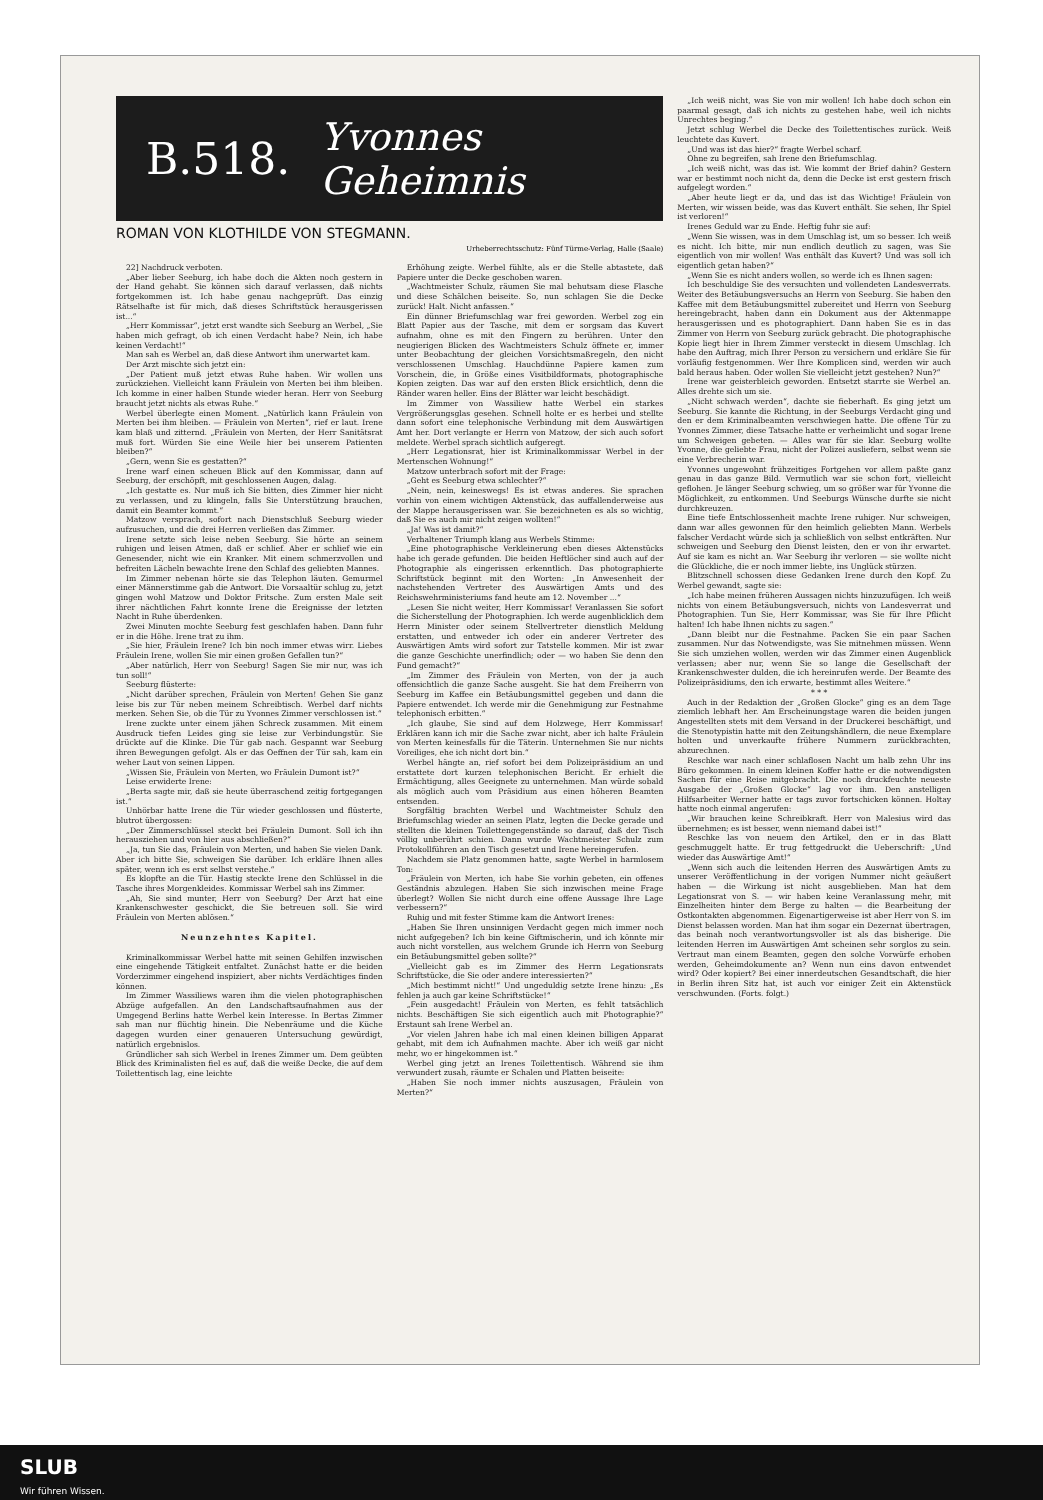B.518. Yvonnes Geheimnis
ROMAN VON KLOTHILDE VON STEGMANN.
Urheberrechtsschutz: Fünf Türme-Verlag, Halle (Saale)
22] Nachdruck verboten.
„Aber lieber Seeburg, ich habe doch die Akten noch gestern in der Hand gehabt. Sie können sich darauf verlassen, daß nichts fortgekommen ist. Ich habe genau nachgeprüft. Das einzig Rätselhafte ist für mich, daß dieses Schriftstück herausgerissen ist...“
„Herr Kommissar“, jetzt erst wandte sich Seeburg an Werbel, „Sie haben mich gefragt, ob ich einen Verdacht habe? Nein, ich habe keinen Verdacht!“
Man sah es Werbel an, daß diese Antwort ihm unerwartet kam.
Der Arzt mischte sich jetzt ein:
„Der Patient muß jetzt etwas Ruhe haben. Wir wollen uns zurückziehen. Vielleicht kann Fräulein von Merten bei ihm bleiben. Ich komme in einer halben Stunde wieder heran. Herr von Seeburg braucht jetzt nichts als etwas Ruhe.“
Werbel überlegte einen Moment. „Natürlich kann Fräulein von Merten bei ihm bleiben. — Fräulein von Merten“, rief er laut. Irene kam blaß und zitternd. „Fräulein von Merten, der Herr Sanitätsrat muß fort. Würden Sie eine Weile hier bei unserem Patienten bleiben?“
„Gern, wenn Sie es gestatten?“
Irene warf einen scheuen Blick auf den Kommissar, dann auf Seeburg, der erschöpft, mit geschlossenen Augen, dalag.
„Ich gestatte es. Nur muß ich Sie bitten, dies Zimmer hier nicht zu verlassen, und zu klingeln, falls Sie Unterstützung brauchen, damit ein Beamter kommt.“
Matzow versprach, sofort nach Dienstschluß Seeburg wieder aufzusuchen, und die drei Herren verließen das Zimmer.
Irene setzte sich leise neben Seeburg. Sie hörte an seinem ruhigen und leisen Atmen, daß er schlief. Aber er schlief wie ein Genesender, nicht wie ein Kranker. Mit einem schmerzvollen und befreiten Lächeln bewachte Irene den Schlaf des geliebten Mannes.
Im Zimmer nebenan hörte sie das Telephon läuten. Gemurmel einer Männerstimme gab die Antwort. Die Vorsaaltür schlug zu, jetzt gingen wohl Matzow und Doktor Fritsche. Zum ersten Male seit ihrer nächtlichen Fahrt konnte Irene die Ereignisse der letzten Nacht in Ruhe überdenken.
Zwei Minuten mochte Seeburg fest geschlafen haben. Dann fuhr er in die Höhe. Irene trat zu ihm.
„Sie hier, Fräulein Irene? Ich bin noch immer etwas wirr. Liebes Fräulein Irene, wollen Sie mir einen großen Gefallen tun?“
„Aber natürlich, Herr von Seeburg! Sagen Sie mir nur, was ich tun soll!“
Seeburg flüsterte:
„Nicht darüber sprechen, Fräulein von Merten! Gehen Sie ganz leise bis zur Tür neben meinem Schreibtisch. Werbel darf nichts merken. Sehen Sie, ob die Tür zu Yvonnes Zimmer verschlossen ist.“
Irene zuckte unter einem jähen Schreck zusammen. Mit einem Ausdruck tiefen Leides ging sie leise zur Verbindungstür. Sie drückte auf die Klinke. Die Tür gab nach. Gespannt war Seeburg ihren Bewegungen gefolgt. Als er das Oeffnen der Tür sah, kam ein weher Laut von seinen Lippen.
„Wissen Sie, Fräulein von Merten, wo Fräulein Dumont ist?“
Leise erwiderte Irene:
„Berta sagte mir, daß sie heute überraschend zeitig fortgegangen ist.“
Unhörbar hatte Irene die Tür wieder geschlossen und flüsterte, blutrot übergossen:
„Der Zimmerschlüssel steckt bei Fräulein Dumont. Soll ich ihn herausziehen und von hier aus abschließen?“
„Ja, tun Sie das, Fräulein von Merten, und haben Sie vielen Dank. Aber ich bitte Sie, schweigen Sie darüber. Ich erkläre Ihnen alles später, wenn ich es erst selbst verstehe.“
Es klopfte an die Tür. Hastig steckte Irene den Schlüssel in die Tasche ihres Morgenkleides. Kommissar Werbel sah ins Zimmer.
„Ah, Sie sind munter, Herr von Seeburg? Der Arzt hat eine Krankenschwester geschickt, die Sie betreuen soll. Sie wird Fräulein von Merten ablösen.“
Neunzehntes Kapitel.
Kriminalkommissar Werbel hatte mit seinen Gehilfen inzwischen eine eingehende Tätigkeit entfaltet. Zunächst hatte er die beiden Vorderzimmer eingehend inspiziert, aber nichts Verdächtiges finden können.
Im Zimmer Wassiliews waren ihm die vielen photographischen Abzüge aufgefallen. An den Landschaftsaufnahmen aus der Umgegend Berlins hatte Werbel kein Interesse. In Bertas Zimmer sah man nur flüchtig hinein. Die Nebenräume und die Küche dagegen wurden einer genaueren Untersuchung gewürdigt, natürlich ergebnislos.
Gründlicher sah sich Werbel in Irenes Zimmer um. Dem geübten Blick des Kriminalisten fiel es auf, daß die weiße Decke, die auf dem Toilettentisch lag, eine leichte
Erhöhung zeigte. Werbel fühlte, als er die Stelle abtastete, daß Papiere unter die Decke geschoben waren.
„Wachtmeister Schulz, räumen Sie mal behutsam diese Flasche und diese Schälchen beiseite. So, nun schlagen Sie die Decke zurück! Halt. Nicht anfassen.“
Ein dünner Briefumschlag war frei geworden. Werbel zog ein Blatt Papier aus der Tasche, mit dem er sorgsam das Kuvert aufnahm, ohne es mit den Fingern zu berühren. Unter den neugierigen Blicken des Wachtmeisters Schulz öffnete er, immer unter Beobachtung der gleichen Vorsichtsmaßregeln, den nicht verschlossenen Umschlag. Hauchdünne Papiere kamen zum Vorschein, die, in Größe eines Visitbildformats, photographische Kopien zeigten. Das war auf den ersten Blick ersichtlich, denn die Ränder waren heller. Eins der Blätter war leicht beschädigt.
Im Zimmer von Wassiliew hatte Werbel ein starkes Vergrößerungsglas gesehen. Schnell holte er es herbei und stellte dann sofort eine telephonische Verbindung mit dem Auswärtigen Amt her. Dort verlangte er Herrn von Matzow, der sich auch sofort meldete. Werbel sprach sichtlich aufgeregt.
„Herr Legationsrat, hier ist Kriminalkommissar Werbel in der Mertenschen Wohnung!“
Matzow unterbrach sofort mit der Frage:
„Geht es Seeburg etwa schlechter?“
„Nein, nein, keineswegs! Es ist etwas anderes. Sie sprachen vorhin von einem wichtigen Aktenstück, das auffallenderweise aus der Mappe herausgerissen war. Sie bezeichneten es als so wichtig, daß Sie es auch mir nicht zeigen wollten!“
„Ja! Was ist damit?“
Verhaltener Triumph klang aus Werbels Stimme:
„Eine photographische Verkleinerung eben dieses Aktenstücks habe ich gerade gefunden. Die beiden Heftlöcher sind auch auf der Photographie als eingerissen erkenntlich. Das photographierte Schriftstück beginnt mit den Worten: „In Anwesenheit der nachstehenden Vertreter des Auswärtigen Amts und des Reichswehrministeriums fand heute am 12. November ...“
„Lesen Sie nicht weiter, Herr Kommissar! Veranlassen Sie sofort die Sicherstellung der Photographien. Ich werde augenblicklich dem Herrn Minister oder seinem Stellvertreter dienstlich Meldung erstatten, und entweder ich oder ein anderer Vertreter des Auswärtigen Amts wird sofort zur Tatstelle kommen. Mir ist zwar die ganze Geschichte unerfindlich; oder — wo haben Sie denn den Fund gemacht?“
„Im Zimmer des Fräulein von Merten, von der ja auch offensichtlich die ganze Sache ausgeht. Sie hat dem Freiherrn von Seeburg im Kaffee ein Betäubungsmittel gegeben und dann die Papiere entwendet. Ich werde mir die Genehmigung zur Festnahme telephonisch erbitten.“
„Ich glaube, Sie sind auf dem Holzwege, Herr Kommissar! Erklären kann ich mir die Sache zwar nicht, aber ich halte Fräulein von Merten keinesfalls für die Täterin. Unternehmen Sie nur nichts Voreiliges, ehe ich nicht dort bin.“
Werbel hängte an, rief sofort bei dem Polizeipräsidium an und erstattete dort kurzen telephonischen Bericht. Er erhielt die Ermächtigung, alles Geeignete zu unternehmen. Man würde sobald als möglich auch vom Präsidium aus einen höheren Beamten entsenden.
Sorgfältig brachten Werbel und Wachtmeister Schulz den Briefumschlag wieder an seinen Platz, legten die Decke gerade und stellten die kleinen Toilettengegenstände so darauf, daß der Tisch völlig unberührt schien. Dann wurde Wachtmeister Schulz zum Protokollführen an den Tisch gesetzt und Irene hereingerufen.
Nachdem sie Platz genommen hatte, sagte Werbel in harmlosem Ton:
„Fräulein von Merten, ich habe Sie vorhin gebeten, ein offenes Geständnis abzulegen. Haben Sie sich inzwischen meine Frage überlegt? Wollen Sie nicht durch eine offene Aussage Ihre Lage verbessern?“
Ruhig und mit fester Stimme kam die Antwort Irenes:
„Haben Sie Ihren unsinnigen Verdacht gegen mich immer noch nicht aufgegeben? Ich bin keine Giftmischerin, und ich könnte mir auch nicht vorstellen, aus welchem Grunde ich Herrn von Seeburg ein Betäubungsmittel geben sollte?“
„Vielleicht gab es im Zimmer des Herrn Legationsrats Schriftstücke, die Sie oder andere interessierten?“
„Mich bestimmt nicht!“ Und ungeduldig setzte Irene hinzu: „Es fehlen ja auch gar keine Schriftstücke!“
„Fein ausgedacht! Fräulein von Merten, es fehlt tatsächlich nichts. Beschäftigen Sie sich eigentlich auch mit Photographie?“ Erstaunt sah Irene Werbel an.
„Vor vielen Jahren habe ich mal einen kleinen billigen Apparat gehabt, mit dem ich Aufnahmen machte. Aber ich weiß gar nicht mehr, wo er hingekommen ist.“
Werbel ging jetzt an Irenes Toilettentisch. Während sie ihm verwundert zusah, räumte er Schalen und Platten beiseite:
„Haben Sie noch immer nichts auszusagen, Fräulein von Merten?“
„Ich weiß nicht, was Sie von mir wollen! Ich habe doch schon ein paarmal gesagt, daß ich nichts zu gestehen habe, weil ich nichts Unrechtes beging.“
Jetzt schlug Werbel die Decke des Toilettentisches zurück. Weiß leuchtete das Kuvert.
„Und was ist das hier?“ fragte Werbel scharf.
Ohne zu begreifen, sah Irene den Briefumschlag.
„Ich weiß nicht, was das ist. Wie kommt der Brief dahin? Gestern war er bestimmt noch nicht da, denn die Decke ist erst gestern frisch aufgelegt worden.“
„Aber heute liegt er da, und das ist das Wichtige! Fräulein von Merten, wir wissen beide, was das Kuvert enthält. Sie sehen, Ihr Spiel ist verloren!“
Irenes Geduld war zu Ende. Heftig fuhr sie auf:
„Wenn Sie wissen, was in dem Umschlag ist, um so besser. Ich weiß es nicht. Ich bitte, mir nun endlich deutlich zu sagen, was Sie eigentlich von mir wollen! Was enthält das Kuvert? Und was soll ich eigentlich getan haben?“
„Wenn Sie es nicht anders wollen, so werde ich es Ihnen sagen:
Ich beschuldige Sie des versuchten und vollendeten Landesverrats. Weiter des Betäubungsversuchs an Herrn von Seeburg. Sie haben den Kaffee mit dem Betäubungsmittel zubereitet und Herrn von Seeburg hereingebracht, haben dann ein Dokument aus der Aktenmappe herausgerissen und es photographiert. Dann haben Sie es in das Zimmer von Herrn von Seeburg zurück gebracht. Die photographische Kopie liegt hier in Ihrem Zimmer versteckt in diesem Umschlag. Ich habe den Auftrag, mich Ihrer Person zu versichern und erkläre Sie für vorläufig festgenommen. Wer Ihre Komplicen sind, werden wir auch bald heraus haben. Oder wollen Sie vielleicht jetzt gestehen? Nun?“
Irene war geisterbleich geworden. Entsetzt starrte sie Werbel an. Alles drehte sich um sie.
„Nicht schwach werden“, dachte sie fieberhaft. Es ging jetzt um Seeburg. Sie kannte die Richtung, in der Seeburgs Verdacht ging und den er dem Kriminalbeamten verschwiegen hatte. Die offene Tür zu Yvonnes Zimmer, diese Tatsache hatte er verheimlicht und sogar Irene um Schweigen gebeten. — Alles war für sie klar. Seeburg wollte Yvonne, die geliebte Frau, nicht der Polizei ausliefern, selbst wenn sie eine Verbrecherin war.
Yvonnes ungewohnt frühzeitiges Fortgehen vor allem paßte ganz genau in das ganze Bild. Vermutlich war sie schon fort, vielleicht geflohen. Je länger Seeburg schwieg, um so größer war für Yvonne die Möglichkeit, zu entkommen. Und Seeburgs Wünsche durfte sie nicht durchkreuzen.
Eine tiefe Entschlossenheit machte Irene ruhiger. Nur schweigen, dann war alles gewonnen für den heimlich geliebten Mann. Werbels falscher Verdacht würde sich ja schließlich von selbst entkräften. Nur schweigen und Seeburg den Dienst leisten, den er von ihr erwartet. Auf sie kam es nicht an. War Seeburg ihr verloren — sie wollte nicht die Glückliche, die er noch immer liebte, ins Unglück stürzen.
Blitzschnell schossen diese Gedanken Irene durch den Kopf. Zu Werbel gewandt, sagte sie:
„Ich habe meinen früheren Aussagen nichts hinzuzufügen. Ich weiß nichts von einem Betäubungsversuch, nichts von Landesverrat und Photographien. Tun Sie, Herr Kommissar, was Sie für Ihre Pflicht halten! Ich habe Ihnen nichts zu sagen.“
„Dann bleibt nur die Festnahme. Packen Sie ein paar Sachen zusammen. Nur das Notwendigste, was Sie mitnehmen müssen. Wenn Sie sich umziehen wollen, werden wir das Zimmer einen Augenblick verlassen; aber nur, wenn Sie so lange die Gesellschaft der Krankenschwester dulden, die ich hereinrufen werde. Der Beamte des Polizeipräsidiums, den ich erwarte, bestimmt alles Weitere.“
* * *
Auch in der Redaktion der „Großen Glocke“ ging es an dem Tage ziemlich lebhaft her. Am Erscheinungstage waren die beiden jungen Angestellten stets mit dem Versand in der Druckerei beschäftigt, und die Stenotypistin hatte mit den Zeitungshändlern, die neue Exemplare holten und unverkaufte frühere Nummern zurückbrachten, abzurechnen.
Reschke war nach einer schlaflosen Nacht um halb zehn Uhr ins Büro gekommen. In einem kleinen Koffer hatte er die notwendigsten Sachen für eine Reise mitgebracht. Die noch druckfeuchte neueste Ausgabe der „Großen Glocke“ lag vor ihm. Den anstelligen Hilfsarbeiter Werner hatte er tags zuvor fortschicken können. Holtay hatte noch einmal angerufen:
„Wir brauchen keine Schreibkraft. Herr von Malesius wird das übernehmen; es ist besser, wenn niemand dabei ist!“
Reschke las von neuem den Artikel, den er in das Blatt geschmuggelt hatte. Er trug fettgedruckt die Ueberschrift: „Und wieder das Auswärtige Amt!“
„Wenn sich auch die leitenden Herren des Auswärtigen Amts zu unserer Veröffentlichung in der vorigen Nummer nicht geäußert haben — die Wirkung ist nicht ausgeblieben. Man hat dem Legationsrat von S. — wir haben keine Veranlassung mehr, mit Einzelheiten hinter dem Berge zu halten — die Bearbeitung der Ostkontakten abgenommen. Eigenartigerweise ist aber Herr von S. im Dienst belassen worden. Man hat ihm sogar ein Dezernat übertragen, das beinah noch verantwortungsvoller ist als das bisherige. Die leitenden Herren im Auswärtigen Amt scheinen sehr sorglos zu sein. Vertraut man einem Beamten, gegen den solche Vorwürfe erhoben werden, Geheimdokumente an? Wenn nun eins davon entwendet wird? Oder kopiert? Bei einer innerdeutschen Gesandtschaft, die hier in Berlin ihren Sitz hat, ist auch vor einiger Zeit ein Aktenstück verschwunden. (Forts. folgt.)
SLUB
Wir führen Wissen.